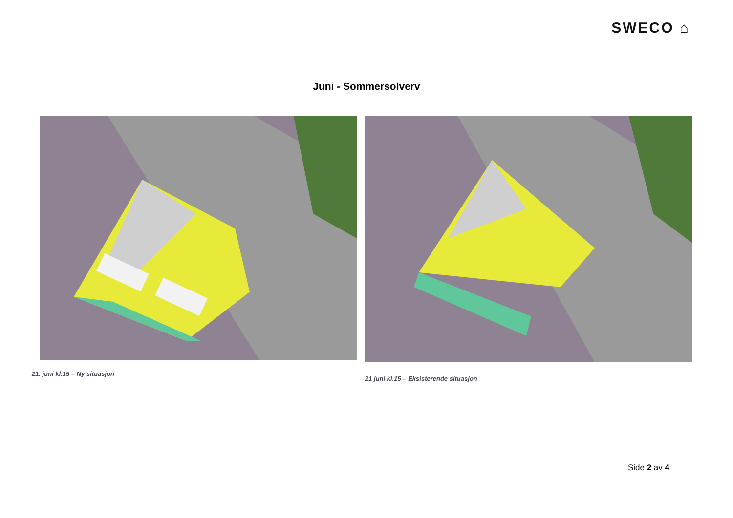SWECO ⌂
Juni - Sommersolverv
21. juni kl.15 – Ny situasjon
21 juni kl.15 – Eksisterende situasjon
Side 2 av 4